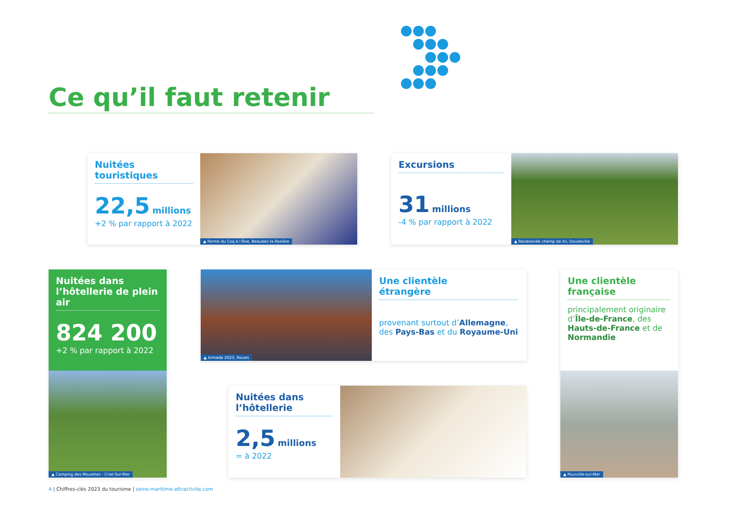Ce qu’il faut retenir
Nuitées
touristiques
22,5 millions
+2 % par rapport à 2022
▲ Ferme du Coq à l’Âne, Beaubec-la-Rosière
Excursions
31 millions
-4 % par rapport à 2022
▲ Randonnée champ de lin, Doudeville
Nuitées dans l’hôtellerie de plein air
824 200
+2 % par rapport à 2022
▲ Camping des Mouettes - Criel-Sur-Mer
▲ Armada 2023, Rouen
Une clientèle
étrangère
provenant surtout d’Allemagne,
des Pays-Bas et du Royaume-Uni
Une clientèle
française
principalement originaire d’Île-de-France, des Hauts-de-France et de Normandie
▲ Pourville-sur-Mer
Nuitées dans
l’hôtellerie
2,5 millions
= à 2022
4 | Chiffres-clés 2023 du tourisme | seine-maritime-attractivite.com